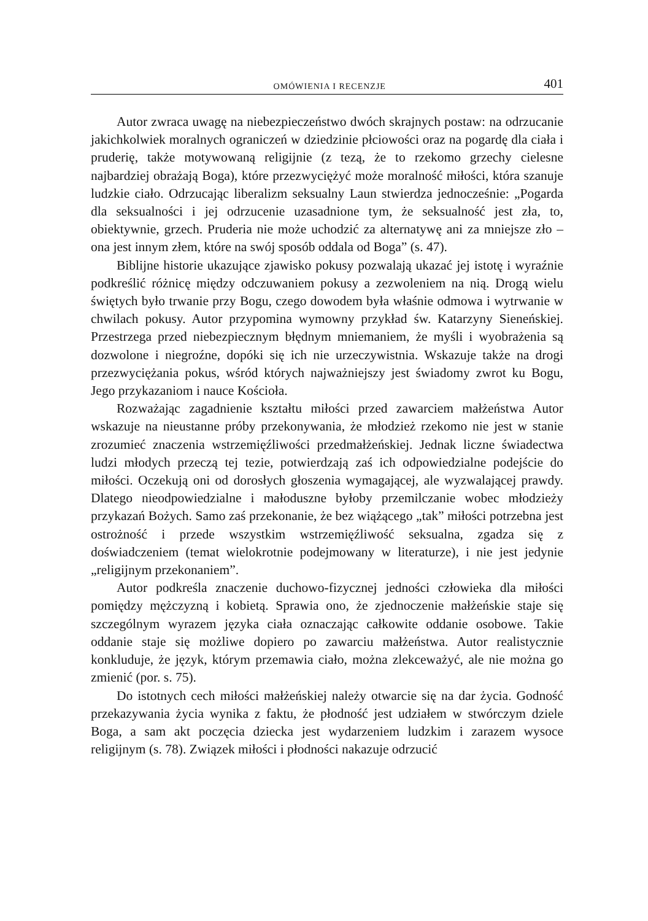OMÓWIENIA I RECENZJE 401
Autor zwraca uwagę na niebezpieczeństwo dwóch skrajnych postaw: na odrzucanie jakichkolwiek moralnych ograniczeń w dziedzinie płciowości oraz na pogardę dla ciała i pruderię, także motywowaną religijnie (z tezą, że to rzekomo grzechy cielesne najbardziej obrażają Boga), które przezwyciężyć może moralność miłości, która szanuje ludzkie ciało. Odrzucając liberalizm seksualny Laun stwierdza jednocześnie: „Pogarda dla seksualności i jej odrzucenie uzasadnione tym, że seksualność jest zła, to, obiektywnie, grzech. Pruderia nie może uchodzić za alternatywę ani za mniejsze zło – ona jest innym złem, które na swój sposób oddala od Boga” (s. 47).
Biblijne historie ukazujące zjawisko pokusy pozwalają ukazać jej istotę i wyraźnie podkreślić różnicę między odczuwaniem pokusy a zezwoleniem na nią. Drogą wielu świętych było trwanie przy Bogu, czego dowodem była właśnie odmowa i wytrwanie w chwilach pokusy. Autor przypomina wymowny przykład św. Katarzyny Sieneńskiej. Przestrzega przed niebezpiecznym błędnym mniemaniem, że myśli i wyobrażenia są dozwolone i niegroźne, dopóki się ich nie urzeczywistnia. Wskazuje także na drogi przezwyciężania pokus, wśród których najważniejszy jest świadomy zwrot ku Bogu, Jego przykazaniom i nauce Kościoła.
Rozważając zagadnienie kształtu miłości przed zawarciem małżeństwa Autor wskazuje na nieustanne próby przekonywania, że młodzież rzekomo nie jest w stanie zrozumieć znaczenia wstrzemięźliwości przedmałżeńskiej. Jednak liczne świadectwa ludzi młodych przeczą tej tezie, potwierdzają zaś ich odpowiedzialne podejście do miłości. Oczekują oni od dorosłych głoszenia wymagającej, ale wyzwalającej prawdy. Dlatego nieodpowiedzialne i małoduszne byłoby przemilczanie wobec młodzieży przykazań Bożych. Samo zaś przekonanie, że bez wiążącego „tak” miłości potrzebna jest ostrożność i przede wszystkim wstrzemięźliwość seksualna, zgadza się z doświadczeniem (temat wielokrotnie podejmowany w literaturze), i nie jest jedynie „religijnym przekonaniem”.
Autor podkreśla znaczenie duchowo-fizycznej jedności człowieka dla miłości pomiędzy mężczyzną i kobietą. Sprawia ono, że zjednoczenie małżeńskie staje się szczególnym wyrazem języka ciała oznaczając całkowite oddanie osobowe. Takie oddanie staje się możliwe dopiero po zawarciu małżeństwa. Autor realistycznie konkluduje, że język, którym przemawia ciało, można zlekceważyć, ale nie można go zmienić (por. s. 75).
Do istotnych cech miłości małżeńskiej należy otwarcie się na dar życia. Godność przekazywania życia wynika z faktu, że płodność jest udziałem w stwórczym dziele Boga, a sam akt poczęcia dziecka jest wydarzeniem ludzkim i zarazem wysoce religijnym (s. 78). Związek miłości i płodności nakazuje odrzucić